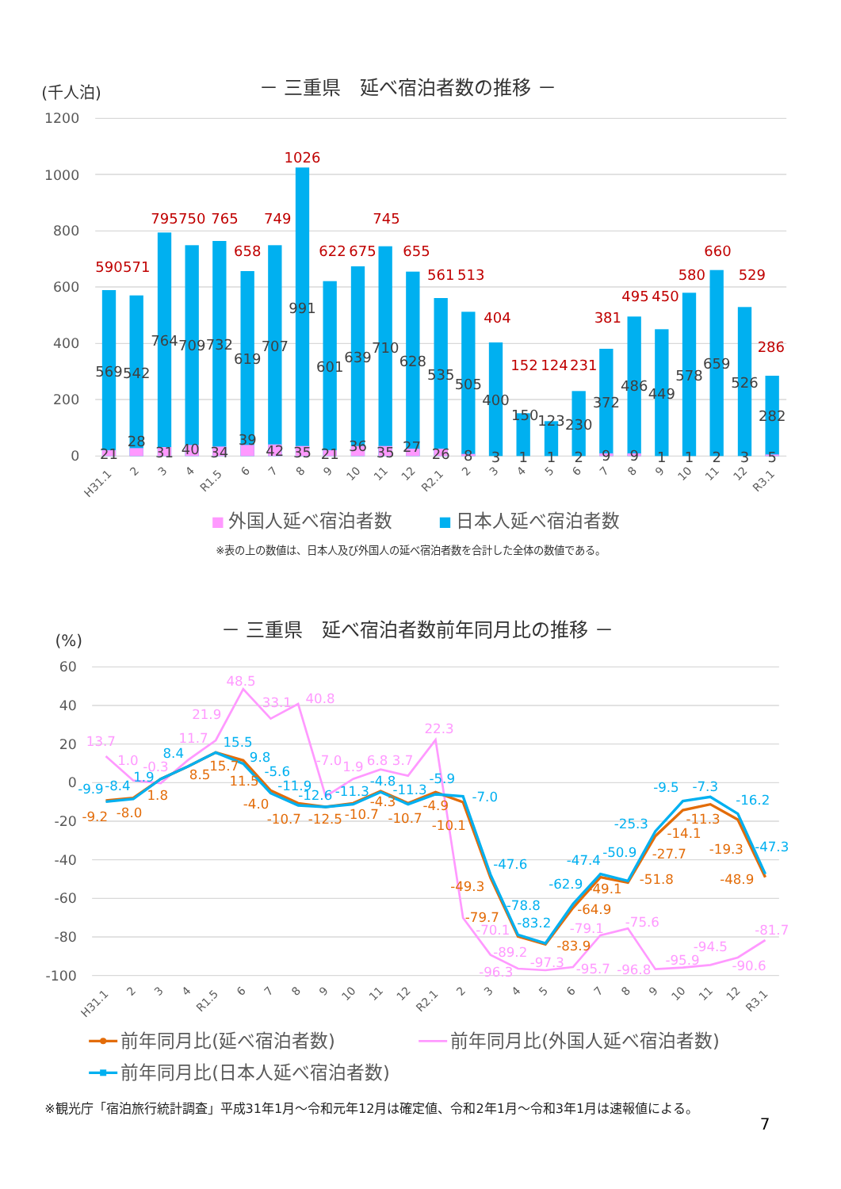－ 三重県　延べ宿泊者数の推移 －
(千人泊)
1200
1000
800
600
400
200
0
590
571
795
750
765
658
749
1026
622
675
745
655
561
513
404
152
124
231
381
495
450
580
660
529
286
569
542
764
709
732
619
707
991
601
639
710
628
535
505
400
150
123
230
372
486
449
578
659
526
282
21
28
31
40
34
39
42
35
21
36
35
27
26
8
3
1
1
2
9
9
1
1
2
3
5
H31.1
2
3
4
R1.5
6
7
8
9
10
11
12
R2.1
2
3
4
5
6
7
8
9
10
11
12
R3.1
外国人延べ宿泊者数
日本人延べ宿泊者数
※表の上の数値は、日本人及び外国人の延べ宿泊者数を合計した全体の数値である。
－ 三重県　延べ宿泊者数前年同月比の推移 －
(%)
60
40
20
0
-20
-40
-60
-80
-100
13.7
1.0
-0.3
11.7
21.9
48.5
33.1
40.8
-7.0
1.9
6.8
3.7
22.3
-70.1
-89.2
-96.3
-97.3
-95.7
-79.1
-75.6
-96.8
-95.9
-94.5
-90.6
-81.7
-9.2
-8.0
1.8
8.5
15.7
11.5
-4.0
-10.7
-12.5
-10.7
-4.3
-10.7
-4.9
-10.1
-49.3
-79.7
-83.9
-64.9
-49.1
-51.8
-27.7
-14.1
-11.3
-19.3
-48.9
-9.9
-8.4
1.9
8.4
15.5
9.8
-5.6
-11.9
-12.6
-11.3
-4.8
-11.3
-5.9
-7.0
-47.6
-78.8
-83.2
-62.9
-47.4
-50.9
-25.3
-9.5
-7.3
-16.2
-47.3
H31.1
2
3
4
R1.5
6
7
8
9
10
11
12
R2.1
2
3
4
5
6
7
8
9
10
11
12
R3.1
前年同月比(延べ宿泊者数)
前年同月比(外国人延べ宿泊者数)
前年同月比(日本人延べ宿泊者数)
※観光庁「宿泊旅行統計調査」平成31年1月～令和元年12月は確定値、令和2年1月～令和3年1月は速報値による。
7